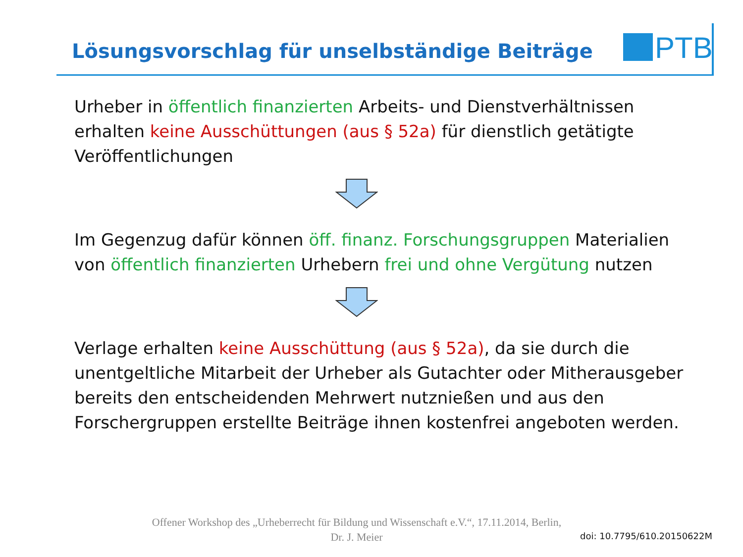Lösungsvorschlag für unselbständige Beiträge
PTB
Urheber in öffentlich finanzierten Arbeits- und Dienstverhältnissen erhalten keine Ausschüttungen (aus § 52a) für dienstlich getätigte Veröffentlichungen
Im Gegenzug dafür können öff. finanz. Forschungsgruppen Materialien von öffentlich finanzierten Urhebern frei und ohne Vergütung nutzen
Verlage erhalten keine Ausschüttung (aus § 52a), da sie durch die unentgeltliche Mitarbeit der Urheber als Gutachter oder Mitherausgeber bereits den entscheidenden Mehrwert nutznießen und aus den Forschergruppen erstellte Beiträge ihnen kostenfrei angeboten werden.
Offener Workshop des „Urheberrecht für Bildung und Wissenschaft e.V.“, 17.11.2014, Berlin,
Dr. J. Meier
doi: 10.7795/610.20150622M